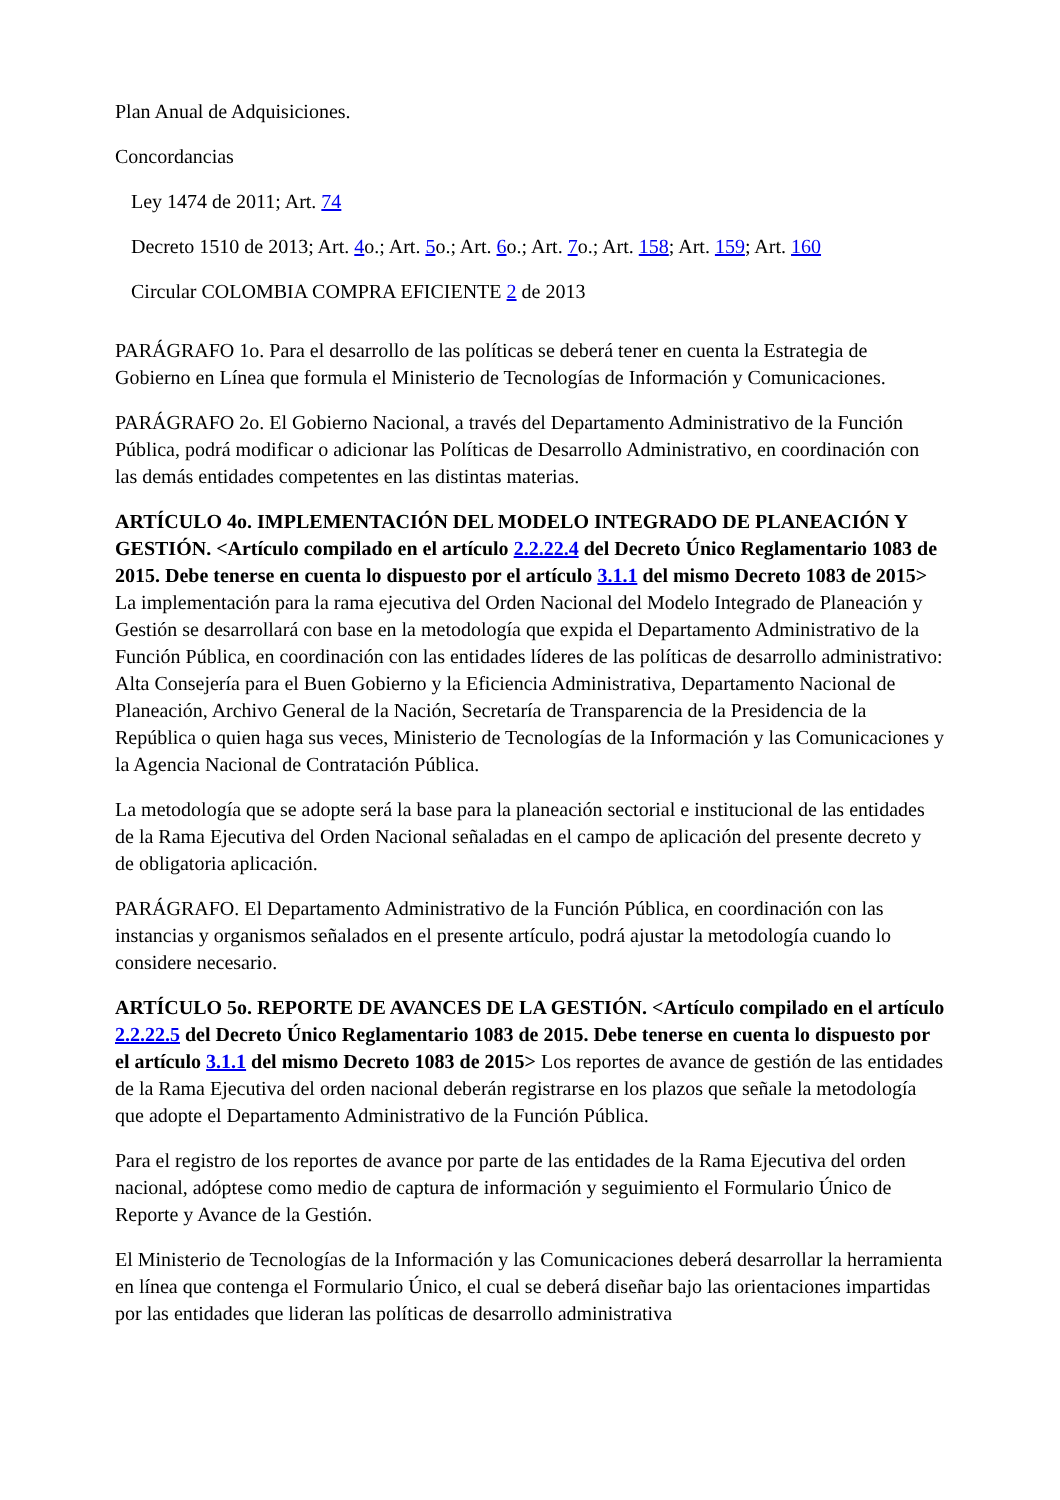Plan Anual de Adquisiciones.
Concordancias
Ley 1474 de 2011; Art. 74
Decreto 1510 de 2013; Art. 4o.; Art. 5o.; Art. 6o.; Art. 7o.; Art. 158; Art. 159; Art. 160
Circular COLOMBIA COMPRA EFICIENTE 2 de 2013
PARÁGRAFO 1o. Para el desarrollo de las políticas se deberá tener en cuenta la Estrategia de Gobierno en Línea que formula el Ministerio de Tecnologías de Información y Comunicaciones.
PARÁGRAFO 2o. El Gobierno Nacional, a través del Departamento Administrativo de la Función Pública, podrá modificar o adicionar las Políticas de Desarrollo Administrativo, en coordinación con las demás entidades competentes en las distintas materias.
ARTÍCULO 4o. IMPLEMENTACIÓN DEL MODELO INTEGRADO DE PLANEACIÓN Y GESTIÓN. <Artículo compilado en el artículo 2.2.22.4 del Decreto Único Reglamentario 1083 de 2015. Debe tenerse en cuenta lo dispuesto por el artículo 3.1.1 del mismo Decreto 1083 de 2015> La implementación para la rama ejecutiva del Orden Nacional del Modelo Integrado de Planeación y Gestión se desarrollará con base en la metodología que expida el Departamento Administrativo de la Función Pública, en coordinación con las entidades líderes de las políticas de desarrollo administrativo: Alta Consejería para el Buen Gobierno y la Eficiencia Administrativa, Departamento Nacional de Planeación, Archivo General de la Nación, Secretaría de Transparencia de la Presidencia de la República o quien haga sus veces, Ministerio de Tecnologías de la Información y las Comunicaciones y la Agencia Nacional de Contratación Pública.
La metodología que se adopte será la base para la planeación sectorial e institucional de las entidades de la Rama Ejecutiva del Orden Nacional señaladas en el campo de aplicación del presente decreto y de obligatoria aplicación.
PARÁGRAFO. El Departamento Administrativo de la Función Pública, en coordinación con las instancias y organismos señalados en el presente artículo, podrá ajustar la metodología cuando lo considere necesario.
ARTÍCULO 5o. REPORTE DE AVANCES DE LA GESTIÓN. <Artículo compilado en el artículo 2.2.22.5 del Decreto Único Reglamentario 1083 de 2015. Debe tenerse en cuenta lo dispuesto por el artículo 3.1.1 del mismo Decreto 1083 de 2015> Los reportes de avance de gestión de las entidades de la Rama Ejecutiva del orden nacional deberán registrarse en los plazos que señale la metodología que adopte el Departamento Administrativo de la Función Pública.
Para el registro de los reportes de avance por parte de las entidades de la Rama Ejecutiva del orden nacional, adóptese como medio de captura de información y seguimiento el Formulario Único de Reporte y Avance de la Gestión.
El Ministerio de Tecnologías de la Información y las Comunicaciones deberá desarrollar la herramienta en línea que contenga el Formulario Único, el cual se deberá diseñar bajo las orientaciones impartidas por las entidades que lideran las políticas de desarrollo administrativa